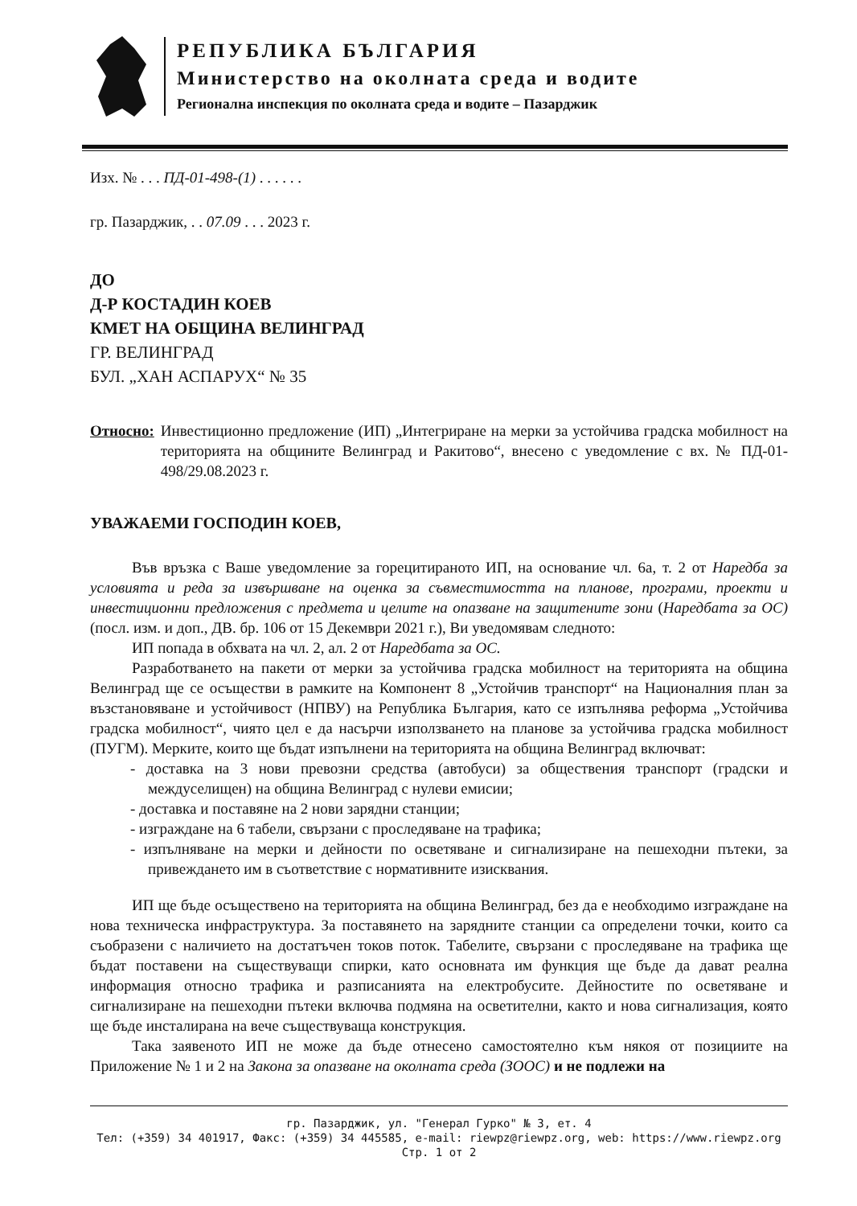РЕПУБЛИКА БЪЛГАРИЯ
Министерство на околната среда и водите
Регионална инспекция по околната среда и водите – Пазарджик
Изх. № . . . ПД-01-498-(1) . . . . . .
гр. Пазарджик, . . 07.09 . . . 2023 г.
ДО
Д-Р КОСТАДИН КОЕВ
КМЕТ НА ОБЩИНА ВЕЛИНГРАД
ГР. ВЕЛИНГРАД
БУЛ. „ХАН АСПАРУХ“ № 35
Относно: Инвестиционно предложение (ИП) „Интегриране на мерки за устойчива градска мобилност на територията на общините Велинград и Ракитово“, внесено с уведомление с вх. № ПД-01-498/29.08.2023 г.
УВАЖАЕМИ ГОСПОДИН КОЕВ,
Във връзка с Ваше уведомление за горецитираното ИП, на основание чл. 6а, т. 2 от Наредба за условията и реда за извършване на оценка за съвместимостта на планове, програми, проекти и инвестиционни предложения с предмета и целите на опазване на защитените зони (Наредбата за ОС)(посл. изм. и доп., ДВ. бр. 106 от 15 Декември 2021 г.), Ви уведомявам следното:
ИП попада в обхвата на чл. 2, ал. 2 от Наредбата за ОС.
Разработването на пакети от мерки за устойчива градска мобилност на територията на община Велинград ще се осъществи в рамките на Компонент 8 „Устойчив транспорт“ на Националния план за възстановяване и устойчивост (НПВУ) на Република България, като се изпълнява реформа „Устойчива градска мобилност“, чиято цел е да насърчи използването на планове за устойчива градска мобилност (ПУГМ). Мерките, които ще бъдат изпълнени на територията на община Велинград включват:
- доставка на 3 нови превозни средства (автобуси) за обществения транспорт (градски и междуселищен) на община Велинград с нулеви емисии;
- доставка и поставяне на 2 нови зарядни станции;
- изграждане на 6 табели, свързани с проследяване на трафика;
- изпълняване на мерки и дейности по осветяване и сигнализиране на пешеходни пътеки, за привеждането им в съответствие с нормативните изисквания.
ИП ще бъде осъществено на територията на община Велинград, без да е необходимо изграждане на нова техническа инфраструктура. За поставянето на зарядните станции са определени точки, които са съобразени с наличието на достатъчен токов поток. Табелите, свързани с проследяване на трафика ще бъдат поставени на съществуващи спирки, като основната им функция ще бъде да дават реална информация относно трафика и разписанията на електробусите. Дейностите по осветяване и сигнализиране на пешеходни пътеки включва подмяна на осветителни, както и нова сигнализация, която ще бъде инсталирана на вече съществуваща конструкция.
Така заявеното ИП не може да бъде отнесено самостоятелно към някоя от позициите на Приложение № 1 и 2 на Закона за опазване на околната среда (ЗООС) и не подлежи на
гр. Пазарджик, ул. "Генерал Гурко" № 3, ет. 4
Тел: (+359) 34 401917, Факс: (+359) 34 445585, e-mail: riewpz@riewpz.org, web: https://www.riewpz.org
Стр. 1 от 2